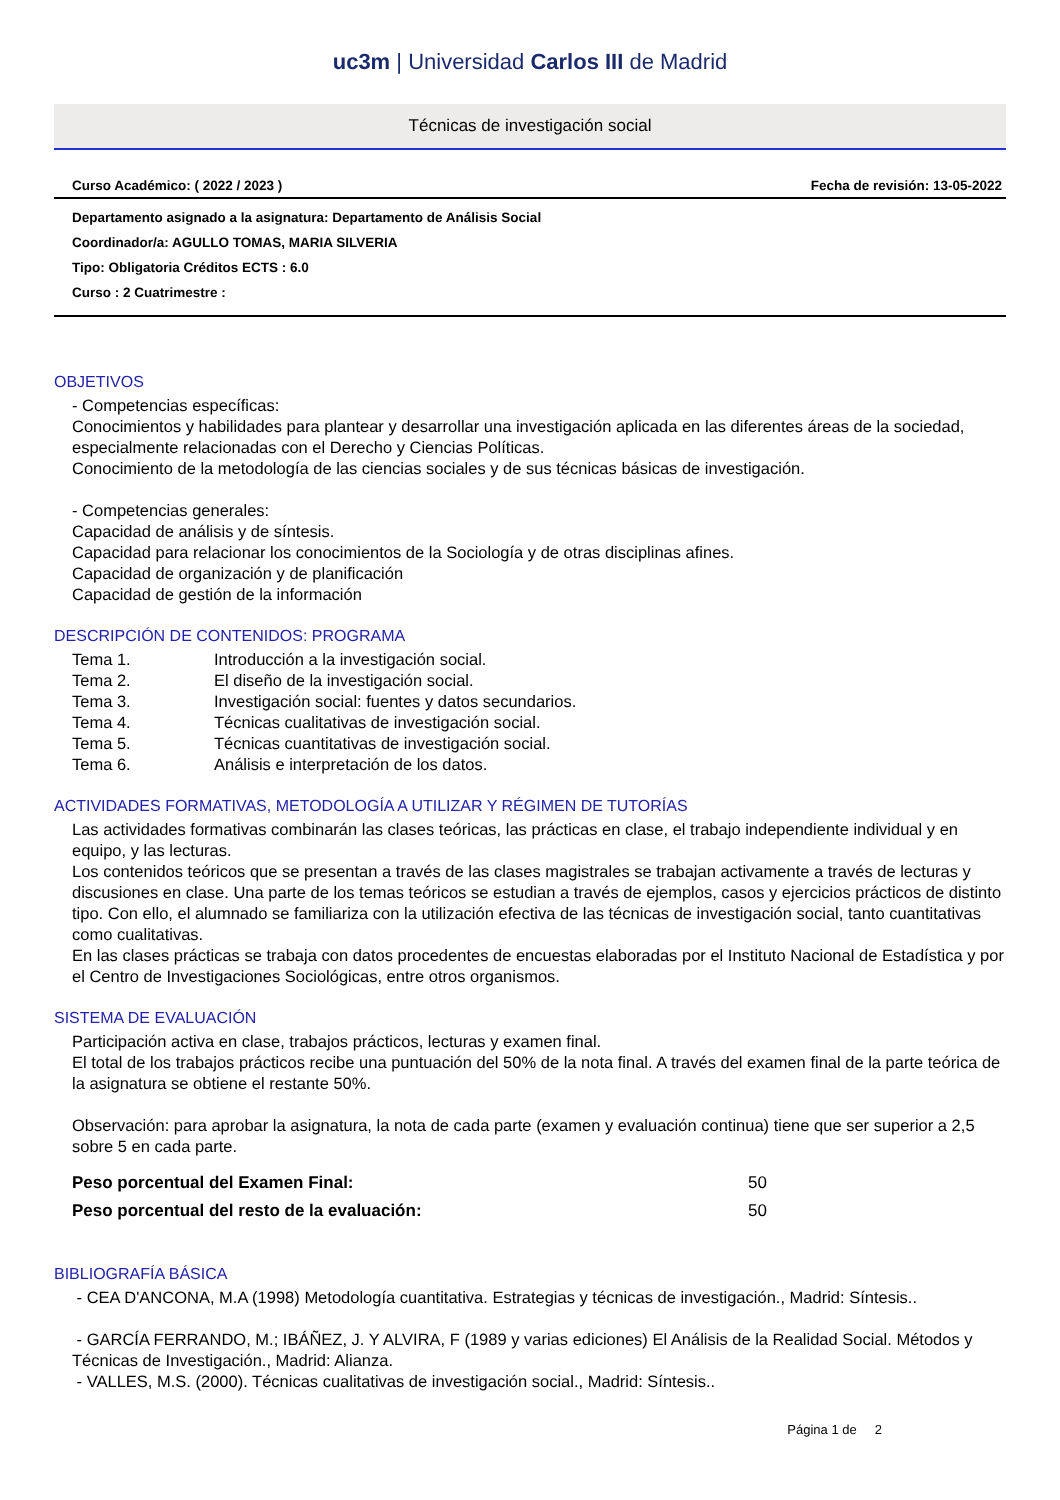uc3m | Universidad Carlos III de Madrid
Técnicas de investigación social
Curso Académico: ( 2022 / 2023 ) Fecha de revisión: 13-05-2022
Departamento asignado a la asignatura: Departamento de Análisis Social
Coordinador/a: AGULLO TOMAS, MARIA SILVERIA
Tipo: Obligatoria Créditos ECTS : 6.0
Curso : 2 Cuatrimestre :
OBJETIVOS
- Competencias específicas:
Conocimientos y habilidades para plantear y desarrollar una investigación aplicada en las diferentes áreas de la sociedad, especialmente relacionadas con el Derecho y Ciencias Políticas.
Conocimiento de la metodología de las ciencias sociales y de sus técnicas básicas de investigación.
- Competencias generales:
Capacidad de análisis y de síntesis.
Capacidad para relacionar los conocimientos de la Sociología y de otras disciplinas afines.
Capacidad de organización y de planificación
Capacidad de gestión de la información
DESCRIPCIÓN DE CONTENIDOS: PROGRAMA
Tema 1. Introducción a la investigación social.
Tema 2. El diseño de la investigación social.
Tema 3. Investigación social: fuentes y datos secundarios.
Tema 4. Técnicas cualitativas de investigación social.
Tema 5. Técnicas cuantitativas de investigación social.
Tema 6. Análisis e interpretación de los datos.
ACTIVIDADES FORMATIVAS, METODOLOGÍA A UTILIZAR Y RÉGIMEN DE TUTORÍAS
Las actividades formativas combinarán las clases teóricas, las prácticas en clase, el trabajo independiente individual y en equipo, y las lecturas.
Los contenidos teóricos que se presentan a través de las clases magistrales se trabajan activamente a través de lecturas y discusiones en clase. Una parte de los temas teóricos se estudian a través de ejemplos, casos y ejercicios prácticos de distinto tipo. Con ello, el alumnado se familiariza con la utilización efectiva de las técnicas de investigación social, tanto cuantitativas como cualitativas.
En las clases prácticas se trabaja con datos procedentes de encuestas elaboradas por el Instituto Nacional de Estadística y por el Centro de Investigaciones Sociológicas, entre otros organismos.
SISTEMA DE EVALUACIÓN
Participación activa en clase, trabajos prácticos, lecturas y examen final.
El total de los trabajos prácticos recibe una puntuación del 50% de la nota final. A través del examen final de la parte teórica de la asignatura se obtiene el restante 50%.
Observación: para aprobar la asignatura, la nota de cada parte (examen y evaluación continua) tiene que ser superior a 2,5 sobre 5 en cada parte.
Peso porcentual del Examen Final: 50
Peso porcentual del resto de la evaluación: 50
BIBLIOGRAFÍA BÁSICA
- CEA D'ANCONA, M.A (1998) Metodología cuantitativa. Estrategias y técnicas de investigación., Madrid: Síntesis..
- GARCÍA FERRANDO, M.; IBÁÑEZ, J. Y ALVIRA, F (1989 y varias ediciones) El Análisis de la Realidad Social. Métodos y Técnicas de Investigación., Madrid: Alianza.
- VALLES, M.S. (2000). Técnicas cualitativas de investigación social., Madrid: Síntesis..
Página 1 de 2